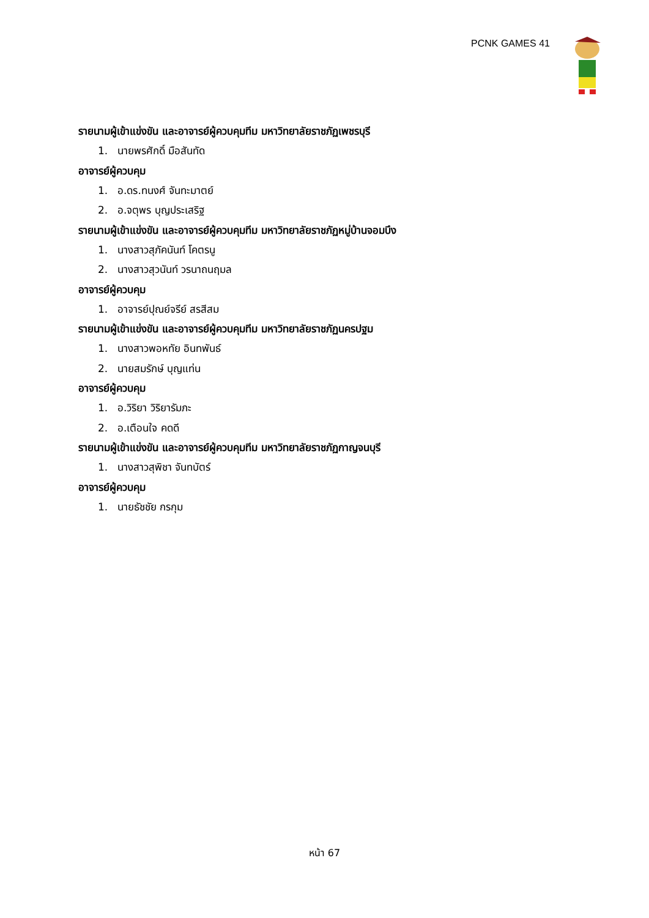PCNK GAMES 41
รายนามผู้เข้าแข่งขัน และอาจารย์ผู้ควบคุมทีม มหาวิทยาลัยราชภัฏเพชรบุรี
1. นายพรศักดิ์ มือสันทัด
อาจารย์ผู้ควบคุม
1. อ.ดร.ทนงศ์ จันทะมาตย์
2. อ.จตุพร บุญประเสริฐ
รายนามผู้เข้าแข่งขัน และอาจารย์ผู้ควบคุมทีม มหาวิทยาลัยราชภัฏหมู่บ้านจอมบึง
1. นางสาวสุภัคนันท์ โคตรนู
2. นางสาวสุวนันท์ วรนาถนฤมล
อาจารย์ผู้ควบคุม
1. อาจารย์ปุณย์จรีย์ สรสีสม
รายนามผู้เข้าแข่งขัน และอาจารย์ผู้ควบคุมทีม มหาวิทยาลัยราชภัฏนครปฐม
1. นางสาวพอหทัย อินทพันธ์
2. นายสมรักษ์ บุญแท่น
อาจารย์ผู้ควบคุม
1. อ.วิริยา วิริยารัมภะ
2. อ.เตือนใจ คดดี
รายนามผู้เข้าแข่งขัน และอาจารย์ผู้ควบคุมทีม มหาวิทยาลัยราชภัฏกาญจนบุรี
1. นางสาวสุพิชา จันทบัตร์
อาจารย์ผู้ควบคุม
1. นายธัชชัย กรกุม
หน้า 67